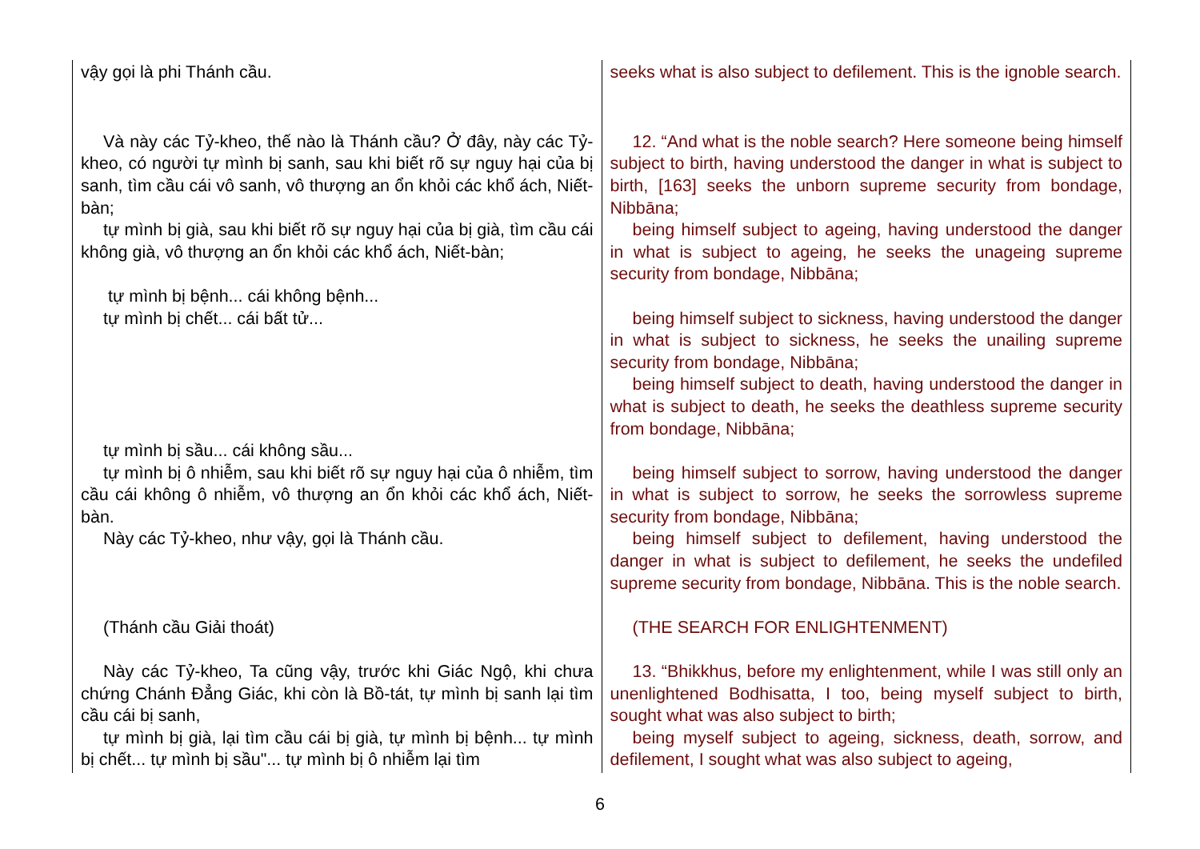| vậy gọi là phi Thánh cầu. | seeks what is also subject to defilement. This is the ignoble search. |
| Và này các Tỷ-kheo, thế nào là Thánh cầu? Ở đây, này các Tỷ-kheo, có người tự mình bị sanh, sau khi biết rõ sự nguy hại của bị sanh, tìm cầu cái vô sanh, vô thượng an ổn khỏi các khổ ách, Niết-bàn; tự mình bị già, sau khi biết rõ sự nguy hại của bị già, tìm cầu cái không già, vô thượng an ổn khỏi các khổ ách, Niết-bàn; tự mình bị bệnh... cái không bệnh... tự mình bị chết... cái bất tử... tự mình bị sầu... cái không sầu... tự mình bị ô nhiễm, sau khi biết rõ sự nguy hại của ô nhiễm, tìm cầu cái không ô nhiễm, vô thượng an ổn khỏi các khổ ách, Niết-bàn. Này các Tỷ-kheo, như vậy, gọi là Thánh cầu. (Thánh cầu Giải thoát) Này các Tỷ-kheo, Ta cũng vậy, trước khi Giác Ngộ, khi chưa chứng Chánh Đẳng Giác, khi còn là Bồ-tát, tự mình bị sanh lại tìm cầu cái bị sanh, tự mình bị già, lại tìm cầu cái bị già, tự mình bị bệnh... tự mình bị chết... tự mình bị sầu"... tự mình bị ô nhiễm lại tìm | 12. “And what is the noble search? Here someone being himself subject to birth, having understood the danger in what is subject to birth, [163] seeks the unborn supreme security from bondage, Nibbāna; being himself subject to ageing, having understood the danger in what is subject to ageing, he seeks the unageing supreme security from bondage, Nibbāna; being himself subject to sickness, having understood the danger in what is subject to sickness, he seeks the unailing supreme security from bondage, Nibbāna; being himself subject to death, having understood the danger in what is subject to death, he seeks the deathless supreme security from bondage, Nibbāna; being himself subject to sorrow, having understood the danger in what is subject to sorrow, he seeks the sorrowless supreme security from bondage, Nibbāna; being himself subject to defilement, having understood the danger in what is subject to defilement, he seeks the undefiled supreme security from bondage, Nibbāna. This is the noble search. (THE SEARCH FOR ENLIGHTENMENT) 13. “Bhikkhus, before my enlightenment, while I was still only an unenlightened Bodhisatta, I too, being myself subject to birth, sought what was also subject to birth; being myself subject to ageing, sickness, death, sorrow, and defilement, I sought what was also subject to ageing, |
6